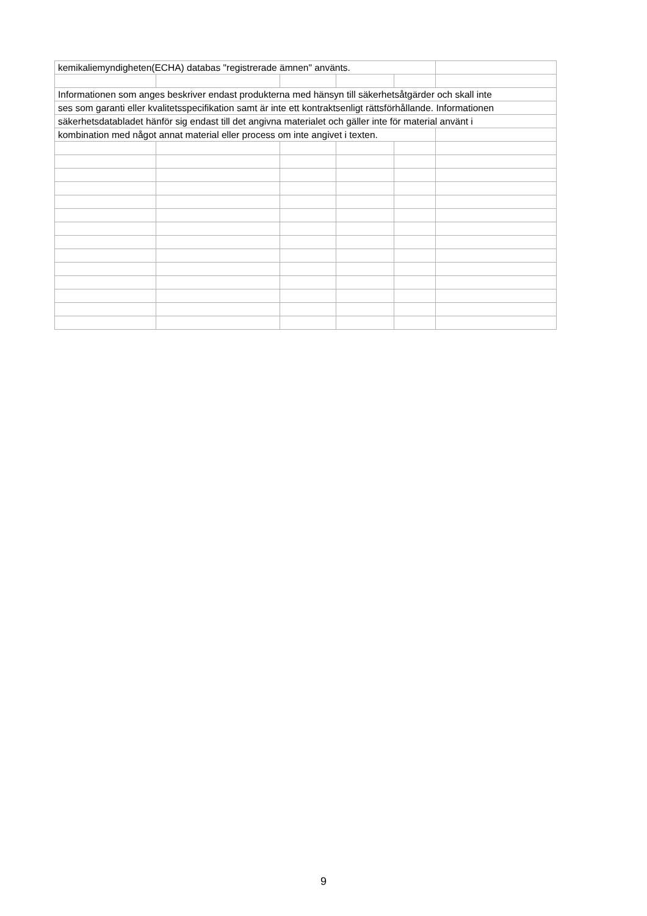| kemikaliemyndigheten(ECHA) databas "registrerade ämnen" använts. | | | | | |
| Informationen som anges beskriver endast produkterna med hänsyn till säkerhetsåtgärder och skall inte | | | | | |
| ses som garanti eller kvalitetsspecifikation samt är inte ett kontraktsenligt rättsförhållande. Informationen | | | | | |
| säkerhetsdatabladet hänför sig endast till det angivna materialet och gäller inte för material använt i | | | | | |
| kombination med något annat material eller process om inte angivet i texten. | | | | | |
9